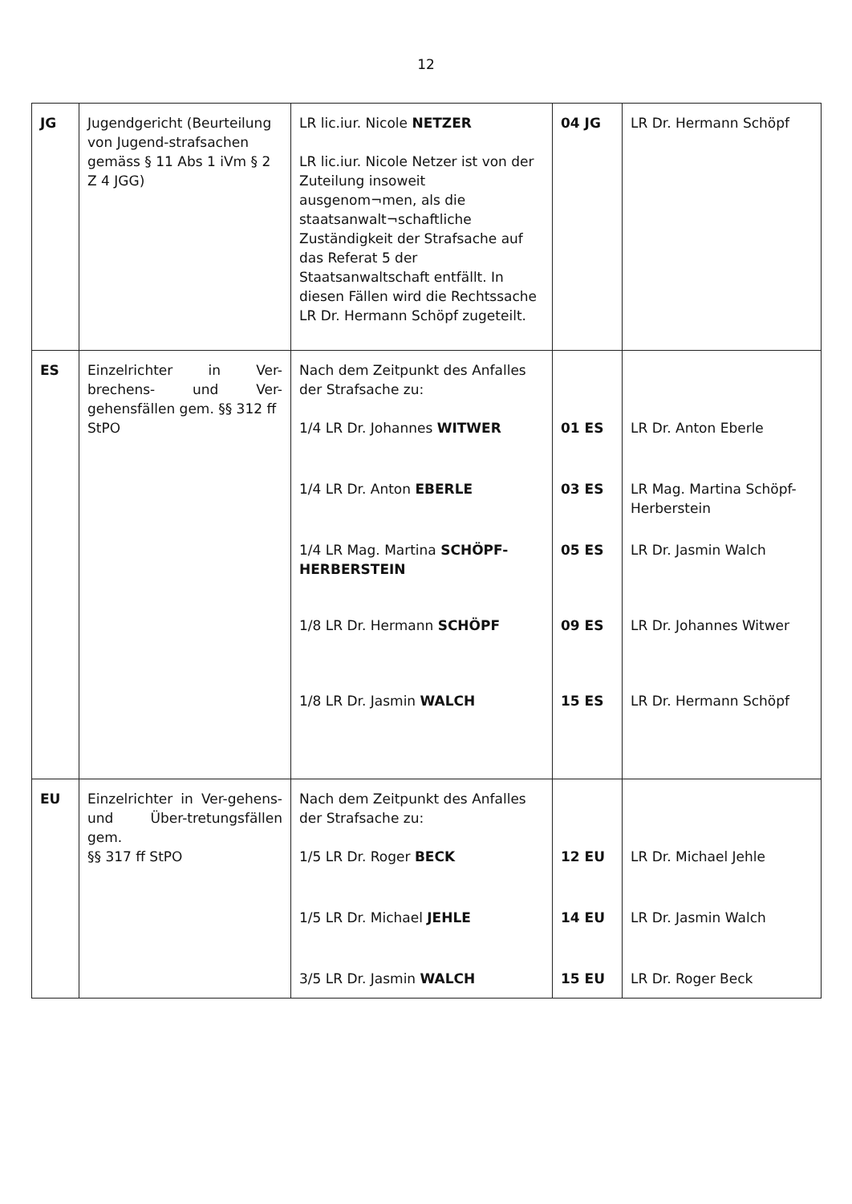12
| JG | Jugendgericht (Beurteilung von Jugend-strafsachen gemäss § 11 Abs 1 iVm § 2 Z 4 JGG) | LR lic.iur. Nicole NETZER LR lic.iur. Nicole Netzer ist von der Zuteilung insoweit ausgenom¬men, als die staatsanwalt¬schaftliche Zuständigkeit der Strafsache auf das Referat 5 der Staatsanwaltschaft entfällt. In diesen Fällen wird die Rechtssache LR Dr. Hermann Schöpf zugeteilt. | 04 JG | LR Dr. Hermann Schöpf |
| ES | Einzelrichter in Ver-brechens- und Ver- gehensfällen gem. §§ 312 ff StPO | Nach dem Zeitpunkt des Anfalles der Strafsache zu: 1/4 LR Dr. Johannes WITWER 1/4 LR Dr. Anton EBERLE 1/4 LR Mag. Martina SCHÖPF-HERBERSTEIN 1/8 LR Dr. Hermann SCHÖPF 1/8 LR Dr. Jasmin WALCH | 01 ES 03 ES 05 ES 09 ES 15 ES | LR Dr. Anton Eberle LR Mag. Martina Schöpf-Herberstein LR Dr. Jasmin Walch LR Dr. Johannes Witwer LR Dr. Hermann Schöpf |
| EU | Einzelrichter in Ver-gehens- und Über-tretungsfällen gem. §§ 317 ff StPO | Nach dem Zeitpunkt des Anfalles der Strafsache zu: 1/5 LR Dr. Roger BECK 1/5 LR Dr. Michael JEHLE 3/5 LR Dr. Jasmin WALCH | 12 EU 14 EU 15 EU | LR Dr. Michael Jehle LR Dr. Jasmin Walch LR Dr. Roger Beck |